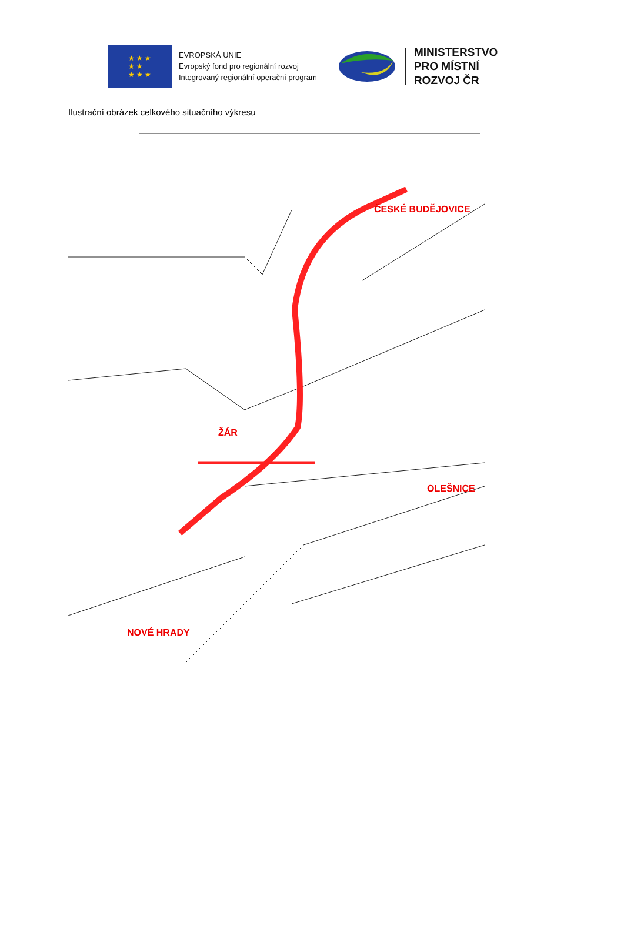★ ★ ★
★ ★
★ ★ ★
EVROPSKÁ UNIE
Evropský fond pro regionální rozvoj
Integrovaný regionální operační program
MINISTERSTVO
PRO MÍSTNÍ
ROZVOJ ČR
Ilustrační obrázek celkového situačního výkresu
ČESKÉ BUDĚJOVICE
ŽÁR
OLEŠNICE
NOVÉ HRADY